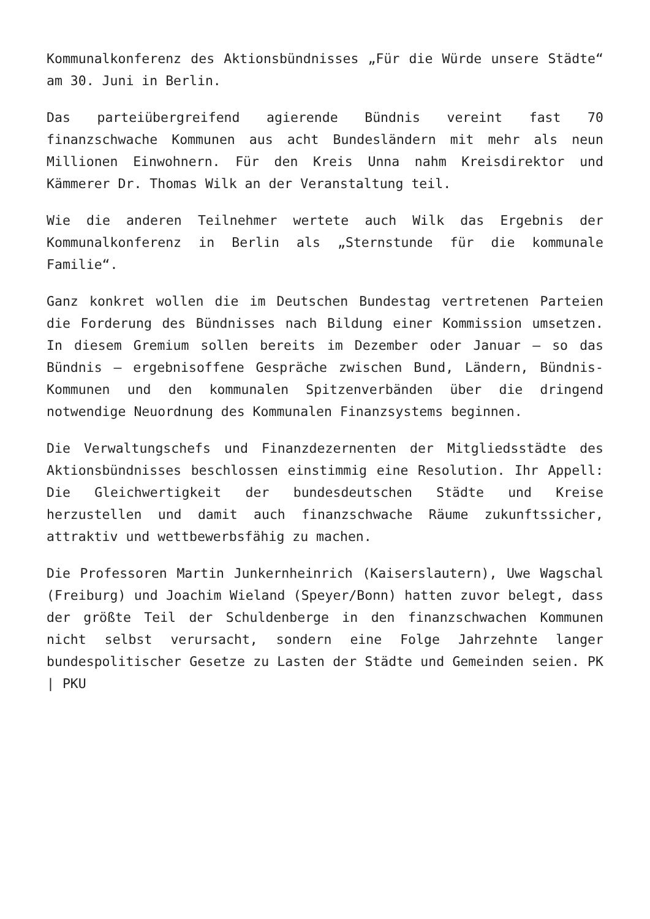Kommunalkonferenz des Aktionsbündnisses „Für die Würde unsere Städte“ am 30. Juni in Berlin.
Das parteiübergreifend agierende Bündnis vereint fast 70 finanzschwache Kommunen aus acht Bundesländern mit mehr als neun Millionen Einwohnern. Für den Kreis Unna nahm Kreisdirektor und Kämmerer Dr. Thomas Wilk an der Veranstaltung teil.
Wie die anderen Teilnehmer wertete auch Wilk das Ergebnis der Kommunalkonferenz in Berlin als „Sternstunde für die kommunale Familie“.
Ganz konkret wollen die im Deutschen Bundestag vertretenen Parteien die Forderung des Bündnisses nach Bildung einer Kommission umsetzen. In diesem Gremium sollen bereits im Dezember oder Januar – so das Bündnis – ergebnisoffene Gespräche zwischen Bund, Ländern, Bündnis-Kommunen und den kommunalen Spitzenverbänden über die dringend notwendige Neuordnung des Kommunalen Finanzsystems beginnen.
Die Verwaltungschefs und Finanzdezernenten der Mitgliedsstädte des Aktionsbündnisses beschlossen einstimmig eine Resolution. Ihr Appell: Die Gleichwertigkeit der bundesdeutschen Städte und Kreise herzustellen und damit auch finanzschwache Räume zukunftssicher, attraktiv und wettbewerbsfähig zu machen.
Die Professoren Martin Junkernheinrich (Kaiserslautern), Uwe Wagschal (Freiburg) und Joachim Wieland (Speyer/Bonn) hatten zuvor belegt, dass der größte Teil der Schuldenberge in den finanzschwachen Kommunen nicht selbst verursacht, sondern eine Folge Jahrzehnte langer bundespolitischer Gesetze zu Lasten der Städte und Gemeinden seien. PK | PKU